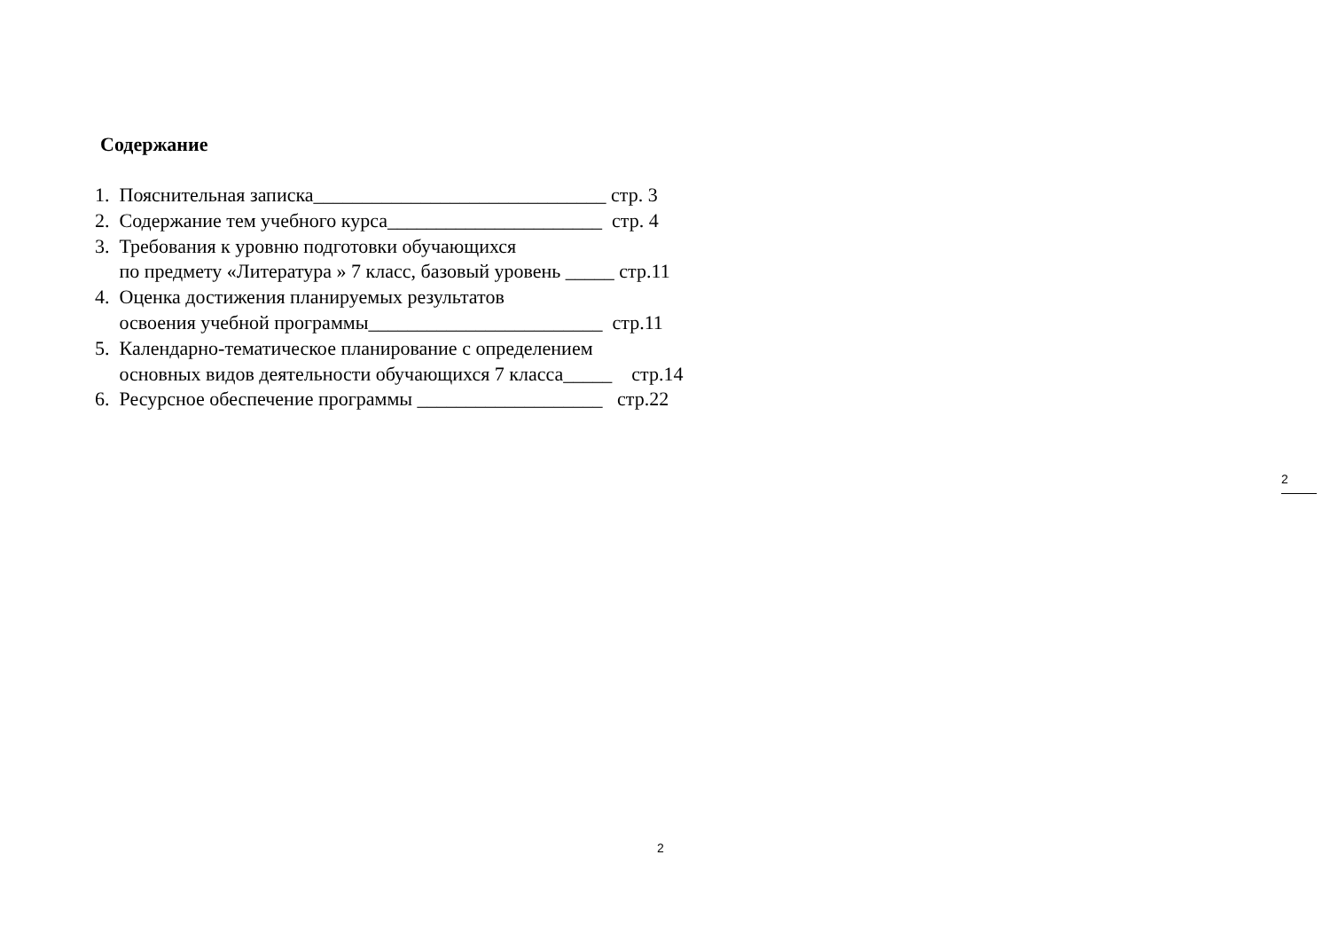Содержание
1. Пояснительная записка______________________________ стр. 3
2. Содержание тем учебного курса______________________ стр. 4
3. Требования к уровню подготовки обучающихся
по предмету «Литература » 7 класс, базовый уровень _____ стр.11
4. Оценка достижения планируемых результатов
освоения учебной программы________________________ стр.11
5. Календарно-тематическое планирование с определением
основных видов деятельности обучающихся 7 класса_____ стр.14
6. Ресурсное обеспечение программы ___________________ стр.22
2
2